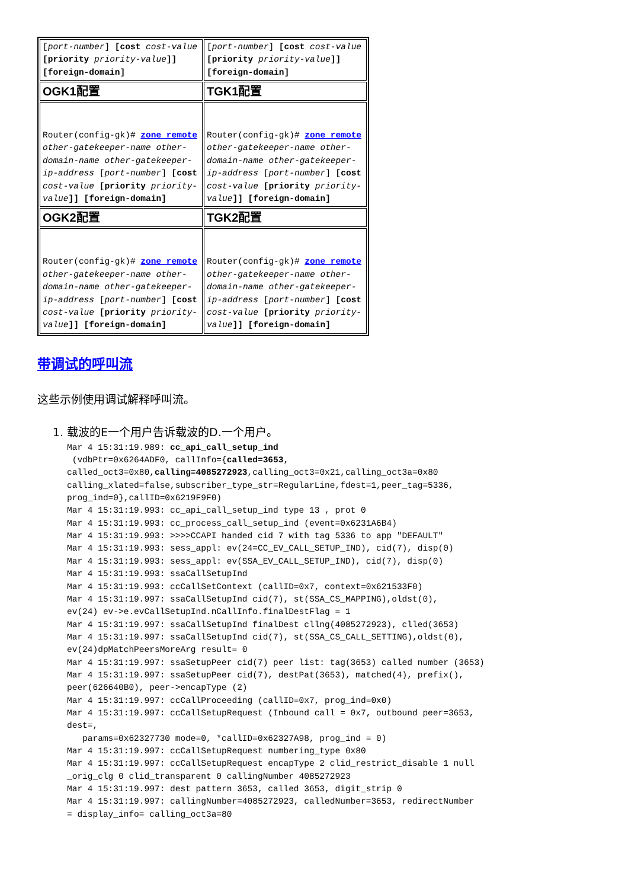| [ port-number ] [cost cost-value [priority priority-value ]] [foreign-domain] | [ port-number ] [cost cost-value [priority priority-value ]] [foreign-domain] |
| OGK1配置 | TGK1配置 |
| Router(config-gk)# zone remote other-gatekeeper-name other-domain-name other-gatekeeper-ip-address [ port-number ] [cost cost-value [priority priority-value ]] [foreign-domain] | Router(config-gk)# zone remote other-gatekeeper-name other-domain-name other-gatekeeper-ip-address [ port-number ] [cost cost-value [priority priority-value ]] [foreign-domain] |
| OGK2配置 | TGK2配置 |
| Router(config-gk)# zone remote other-gatekeeper-name other-domain-name other-gatekeeper-ip-address [ port-number ] [cost cost-value [priority priority-value ]] [foreign-domain] | Router(config-gk)# zone remote other-gatekeeper-name other-domain-name other-gatekeeper-ip-address [ port-number ] [cost cost-value [priority priority-value ]] [foreign-domain] |
带调试的呼叫流
这些示例使用调试解释呼叫流。
1. 载波的E一个用户告诉载波的D.一个用户。
Mar 4 15:31:19.989: cc_api_call_setup_ind
 (vdbPtr=0x6264ADF0, callInfo={called=3653,
called_oct3=0x80,calling=4085272923,calling_oct3=0x21,calling_oct3a=0x80
calling_xlated=false,subscriber_type_str=RegularLine,fdest=1,peer_tag=5336,
prog_ind=0},callID=0x6219F9F0)
Mar 4 15:31:19.993: cc_api_call_setup_ind type 13 , prot 0
Mar 4 15:31:19.993: cc_process_call_setup_ind (event=0x6231A6B4)
Mar 4 15:31:19.993: >>>>CCAPI handed cid 7 with tag 5336 to app "DEFAULT"
Mar 4 15:31:19.993: sess_appl: ev(24=CC_EV_CALL_SETUP_IND), cid(7), disp(0)
Mar 4 15:31:19.993: sess_appl: ev(SSA_EV_CALL_SETUP_IND), cid(7), disp(0)
Mar 4 15:31:19.993: ssaCallSetupInd
Mar 4 15:31:19.993: ccCallSetContext (callID=0x7, context=0x621533F0)
Mar 4 15:31:19.997: ssaCallSetupInd cid(7), st(SSA_CS_MAPPING),oldst(0),
ev(24) ev->e.evCallSetupInd.nCallInfo.finalDestFlag = 1
Mar 4 15:31:19.997: ssaCallSetupInd finalDest cllng(4085272923), clled(3653)
Mar 4 15:31:19.997: ssaCallSetupInd cid(7), st(SSA_CS_CALL_SETTING),oldst(0),
ev(24)dpMatchPeersMoreArg result= 0
Mar 4 15:31:19.997: ssaSetupPeer cid(7) peer list: tag(3653) called number (3653)
Mar 4 15:31:19.997: ssaSetupPeer cid(7), destPat(3653), matched(4), prefix(),
peer(626640B0), peer->encapType (2)
Mar 4 15:31:19.997: ccCallProceeding (callID=0x7, prog_ind=0x0)
Mar 4 15:31:19.997: ccCallSetupRequest (Inbound call = 0x7, outbound peer=3653,
dest=,
   params=0x62327730 mode=0, *callID=0x62327A98, prog_ind = 0)
Mar 4 15:31:19.997: ccCallSetupRequest numbering_type 0x80
Mar 4 15:31:19.997: ccCallSetupRequest encapType 2 clid_restrict_disable 1 null
_orig_clg 0 clid_transparent 0 callingNumber 4085272923
Mar 4 15:31:19.997: dest pattern 3653, called 3653, digit_strip 0
Mar 4 15:31:19.997: callingNumber=4085272923, calledNumber=3653, redirectNumber
= display_info= calling_oct3a=80